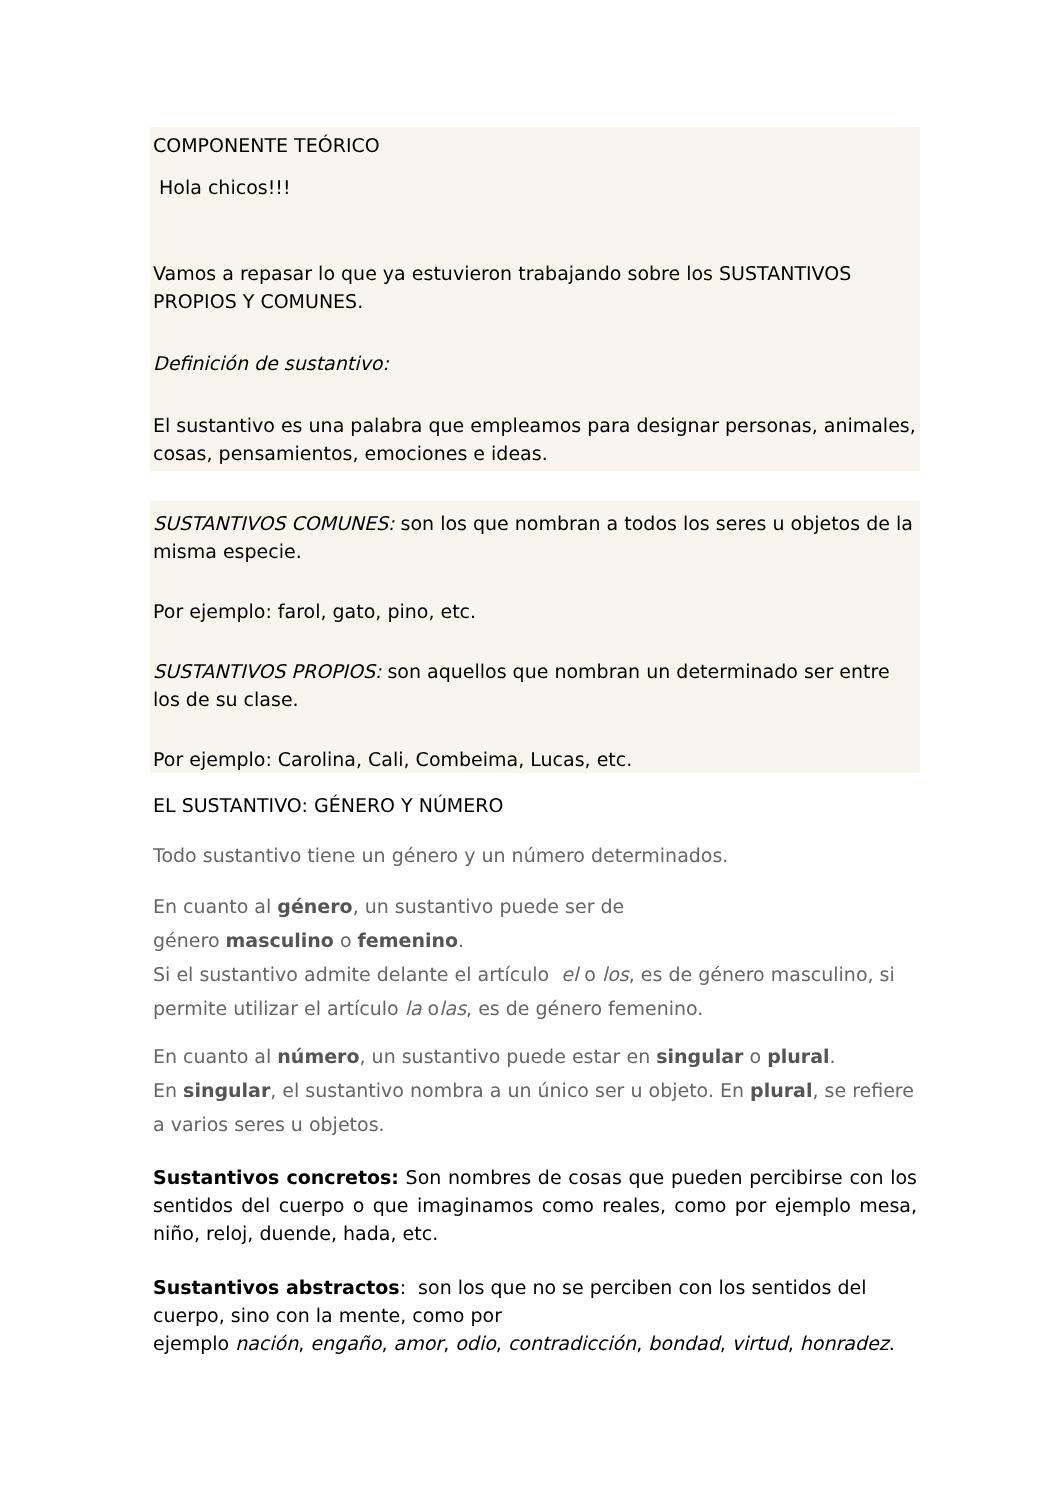COMPONENTE TEÓRICO
Hola chicos!!!
Vamos a repasar lo que ya estuvieron trabajando sobre los SUSTANTIVOS PROPIOS Y COMUNES.
Definición de sustantivo:
El sustantivo es una palabra que empleamos para designar personas, animales, cosas, pensamientos, emociones e ideas.
SUSTANTIVOS COMUNES: son los que nombran a todos los seres u objetos de la misma especie.
Por ejemplo: farol, gato, pino, etc.
SUSTANTIVOS PROPIOS: son aquellos que nombran un determinado ser entre los de su clase.
Por ejemplo: Carolina, Cali, Combeima, Lucas, etc.
EL SUSTANTIVO: GÉNERO Y NÚMERO
Todo sustantivo tiene un género y un número determinados.
En cuanto al género, un sustantivo puede ser de
género masculino o femenino.
Si el sustantivo admite delante el artículo el o los, es de género masculino, si permite utilizar el artículo la olas, es de género femenino.
En cuanto al número, un sustantivo puede estar en singular o plural.
En singular, el sustantivo nombra a un único ser u objeto. En plural, se refiere a varios seres u objetos.
Sustantivos concretos: Son nombres de cosas que pueden percibirse con los sentidos del cuerpo o que imaginamos como reales, como por ejemplo mesa, niño, reloj, duende, hada, etc.
Sustantivos abstractos: son los que no se perciben con los sentidos del cuerpo, sino con la mente, como por
ejemplo nación, engaño, amor, odio, contradicción, bondad, virtud, honradez.